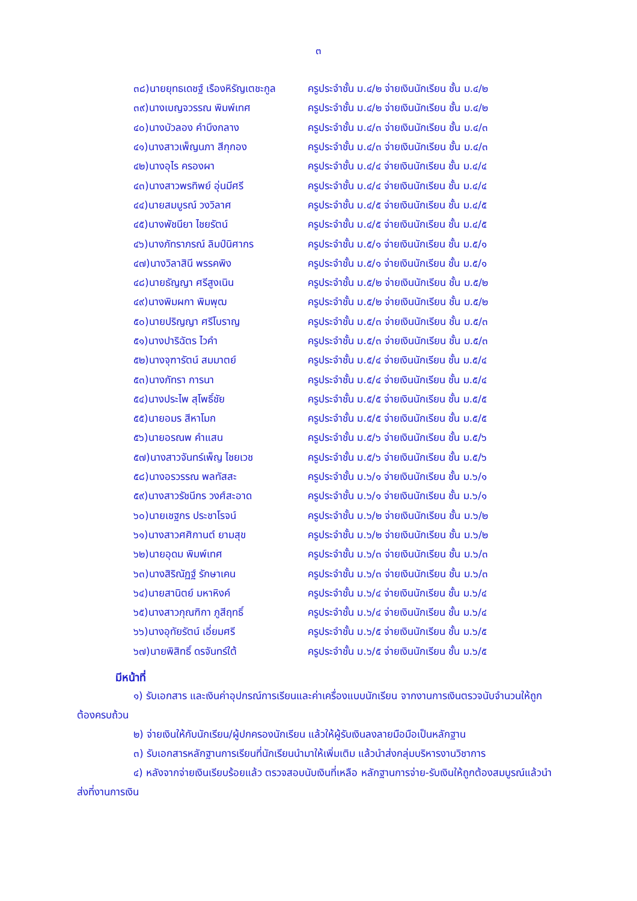๓
| ๓๘)นายยุทธเดชฐ์ เรืองหิรัญเตชะกูล | ครูประจำชั้น ม.๔/๒ จ่ายเงินนักเรียน ชั้น ม.๔/๒ |
| ๓๙)นางเบญจวรรณ พิมพ์เทศ | ครูประจำชั้น ม.๔/๒ จ่ายเงินนักเรียน ชั้น ม.๔/๒ |
| ๔๐)นางบัวลอง คำบึงกลาง | ครูประจำชั้น ม.๔/๓ จ่ายเงินนักเรียน ชั้น ม.๔/๓ |
| ๔๑)นางสาวเพ็ญนภา สีกุกอง | ครูประจำชั้น ม.๔/๓ จ่ายเงินนักเรียน ชั้น ม.๔/๓ |
| ๔๒)นางอุไร ครองผา | ครูประจำชั้น ม.๔/๔ จ่ายเงินนักเรียน ชั้น ม.๔/๔ |
| ๔๓)นางสาวพรทิพย์ อุ่นมีศรี | ครูประจำชั้น ม.๔/๔ จ่ายเงินนักเรียน ชั้น ม.๔/๔ |
| ๔๔)นายสมบูรณ์ วงวิลาศ | ครูประจำชั้น ม.๔/๕ จ่ายเงินนักเรียน ชั้น ม.๔/๕ |
| ๔๕)นางพัชนียา ไชยรัตน์ | ครูประจำชั้น ม.๔/๕ จ่ายเงินนักเรียน ชั้น ม.๔/๕ |
| ๔๖)นางภัทราภรณ์ ลิมป์นิศากร | ครูประจำชั้น ม.๕/๑ จ่ายเงินนักเรียน ชั้น ม.๕/๑ |
| ๔๗)นางวิลาสินี พรรคพิง | ครูประจำชั้น ม.๕/๑ จ่ายเงินนักเรียน ชั้น ม.๕/๑ |
| ๔๘)นายธัญญา ศรีสูงเนิน | ครูประจำชั้น ม.๕/๒ จ่ายเงินนักเรียน ชั้น ม.๕/๒ |
| ๔๙)นางพิมผกา พิมพุฒ | ครูประจำชั้น ม.๕/๒ จ่ายเงินนักเรียน ชั้น ม.๕/๒ |
| ๕๐)นายปริญญา ศรีโบราญ | ครูประจำชั้น ม.๕/๓ จ่ายเงินนักเรียน ชั้น ม.๕/๓ |
| ๕๑)นางปาริฉัตร ไวคำ | ครูประจำชั้น ม.๕/๓ จ่ายเงินนักเรียน ชั้น ม.๕/๓ |
| ๕๒)นางจุฑารัตน์ สมมาตย์ | ครูประจำชั้น ม.๕/๔ จ่ายเงินนักเรียน ชั้น ม.๕/๔ |
| ๕๓)นางภัทรา การนา | ครูประจำชั้น ม.๕/๔ จ่ายเงินนักเรียน ชั้น ม.๕/๔ |
| ๕๔)นางประไพ สุโพธิ์ชัย | ครูประจำชั้น ม.๕/๕ จ่ายเงินนักเรียน ชั้น ม.๕/๕ |
| ๕๕)นายอมร สีหาโมก | ครูประจำชั้น ม.๕/๕ จ่ายเงินนักเรียน ชั้น ม.๕/๕ |
| ๕๖)นายอรณพ คำแสน | ครูประจำชั้น ม.๕/๖ จ่ายเงินนักเรียน ชั้น ม.๕/๖ |
| ๕๗)นางสาวจันทร์เพ็ญ ไชยเวช | ครูประจำชั้น ม.๕/๖ จ่ายเงินนักเรียน ชั้น ม.๕/๖ |
| ๕๘)นางอรวรรณ พลทัสสะ | ครูประจำชั้น ม.๖/๑ จ่ายเงินนักเรียน ชั้น ม.๖/๑ |
| ๕๙)นางสาวรัชนีกร วงศ์สะอาด | ครูประจำชั้น ม.๖/๑ จ่ายเงินนักเรียน ชั้น ม.๖/๑ |
| ๖๐)นายเชฐกร ประชาโรจน์ | ครูประจำชั้น ม.๖/๒ จ่ายเงินนักเรียน ชั้น ม.๖/๒ |
| ๖๑)นางสาวศศิกานต์ ยามสุข | ครูประจำชั้น ม.๖/๒ จ่ายเงินนักเรียน ชั้น ม.๖/๒ |
| ๖๒)นายอุดม พิมพ์เทศ | ครูประจำชั้น ม.๖/๓ จ่ายเงินนักเรียน ชั้น ม.๖/๓ |
| ๖๓)นางสิริณัฏฐ์ รักษาเคน | ครูประจำชั้น ม.๖/๓ จ่ายเงินนักเรียน ชั้น ม.๖/๓ |
| ๖๔)นายสานิตย์ มหาหิงค์ | ครูประจำชั้น ม.๖/๔ จ่ายเงินนักเรียน ชั้น ม.๖/๔ |
| ๖๕)นางสาวกุณฑิกา ภูสีฤทธิ์ | ครูประจำชั้น ม.๖/๔ จ่ายเงินนักเรียน ชั้น ม.๖/๔ |
| ๖๖)นางอุทัยรัตน์ เอี่ยมศรี | ครูประจำชั้น ม.๖/๕ จ่ายเงินนักเรียน ชั้น ม.๖/๕ |
| ๖๗)นายพิสิทธิ์ ดรจันทร์ใต้ | ครูประจำชั้น ม.๖/๕ จ่ายเงินนักเรียน ชั้น ม.๖/๕ |
มีหน้าที่
๑) รับเอกสาร และเงินค่าอุปกรณ์การเรียนและค่าเครื่องแบบนักเรียน จากงานการเงินตรวจนับจำนวนให้ถูกต้องครบถ้วน
๒) จ่ายเงินให้กับนักเรียน/ผู้ปกครองนักเรียน แล้วให้ผู้รับเงินลงลายมือมือเป็นหลักฐาน
๓) รับเอกสารหลักฐานการเรียนที่นักเรียนนำมาให้เพิ่มเติม แล้วนำส่งกลุ่มบริหารงานวิชาการ
๔) หลังจากจ่ายเงินเรียบร้อยแล้ว ตรวจสอบนับเงินที่เหลือ หลักฐานการจ่าย-รับเงินให้ถูกต้องสมบูรณ์แล้วนำส่งที่งานการเงิน